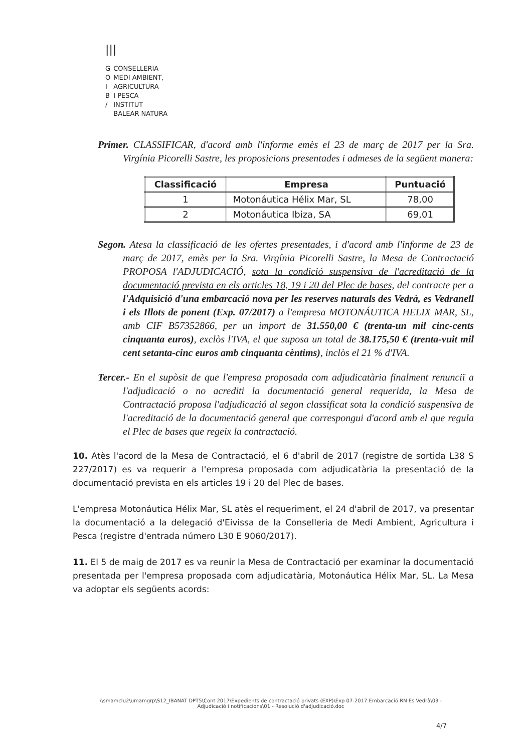|||
| G | CONSELLERIA |
| O | MEDI AMBIENT, |
| I | AGRICULTURA |
| B | I PESCA |
| / | INSTITUT |
| | BALEAR NATURA |
Primer. CLASSIFICAR, d'acord amb l'informe emès el 23 de març de 2017 per la Sra. Virgínia Picorelli Sastre, les proposicions presentades i admeses de la següent manera:
| Classificació | Empresa | Puntuació |
| --- | --- | --- |
| 1 | Motonáutica Hélix Mar, SL | 78,00 |
| 2 | Motonáutica Ibiza, SA | 69,01 |
Segon. Atesa la classificació de les ofertes presentades, i d'acord amb l'informe de 23 de març de 2017, emès per la Sra. Virgínia Picorelli Sastre, la Mesa de Contractació PROPOSA l'ADJUDICACIÓ, sota la condició suspensiva de l'acreditació de la documentació prevista en els articles 18, 19 i 20 del Plec de bases, del contracte per a l'Adquisició d'una embarcació nova per les reserves naturals des Vedrà, es Vedranell i els Illots de ponent (Exp. 07/2017) a l'empresa MOTONÁUTICA HELIX MAR, SL, amb CIF B57352866, per un import de 31.550,00 € (trenta-un mil cinc-cents cinquanta euros), exclòs l'IVA, el que suposa un total de 38.175,50 € (trenta-vuit mil cent setanta-cinc euros amb cinquanta cèntims), inclòs el 21 % d'IVA.
Tercer.- En el supòsit de que l'empresa proposada com adjudicatària finalment renunciï a l'adjudicació o no acrediti la documentació general requerida, la Mesa de Contractació proposa l'adjudicació al segon classificat sota la condició suspensiva de l'acreditació de la documentació general que correspongui d'acord amb el que regula el Plec de bases que regeix la contractació.
10. Atès l'acord de la Mesa de Contractació, el 6 d'abril de 2017 (registre de sortida L38 S 227/2017) es va requerir a l'empresa proposada com adjudicatària la presentació de la documentació prevista en els articles 19 i 20 del Plec de bases.
L'empresa Motonáutica Hélix Mar, SL atès el requeriment, el 24 d'abril de 2017, va presentar la documentació a la delegació d'Eivissa de la Conselleria de Medi Ambient, Agricultura i Pesca (registre d'entrada número L30 E 9060/2017).
11. El 5 de maig de 2017 es va reunir la Mesa de Contractació per examinar la documentació presentada per l'empresa proposada com adjudicatària, Motonáutica Hélix Mar, SL. La Mesa va adoptar els següents acords:
\\smamclu2\umamgrp\S12_IBANAT DPT5\Cont 2017\Expedients de contractació privats (EXP)\Exp 07-2017 Embarcació RN Es Vedrà\03 - Adjudicació i notificacions\01 - Resolució d'adjudicació.doc
4/7